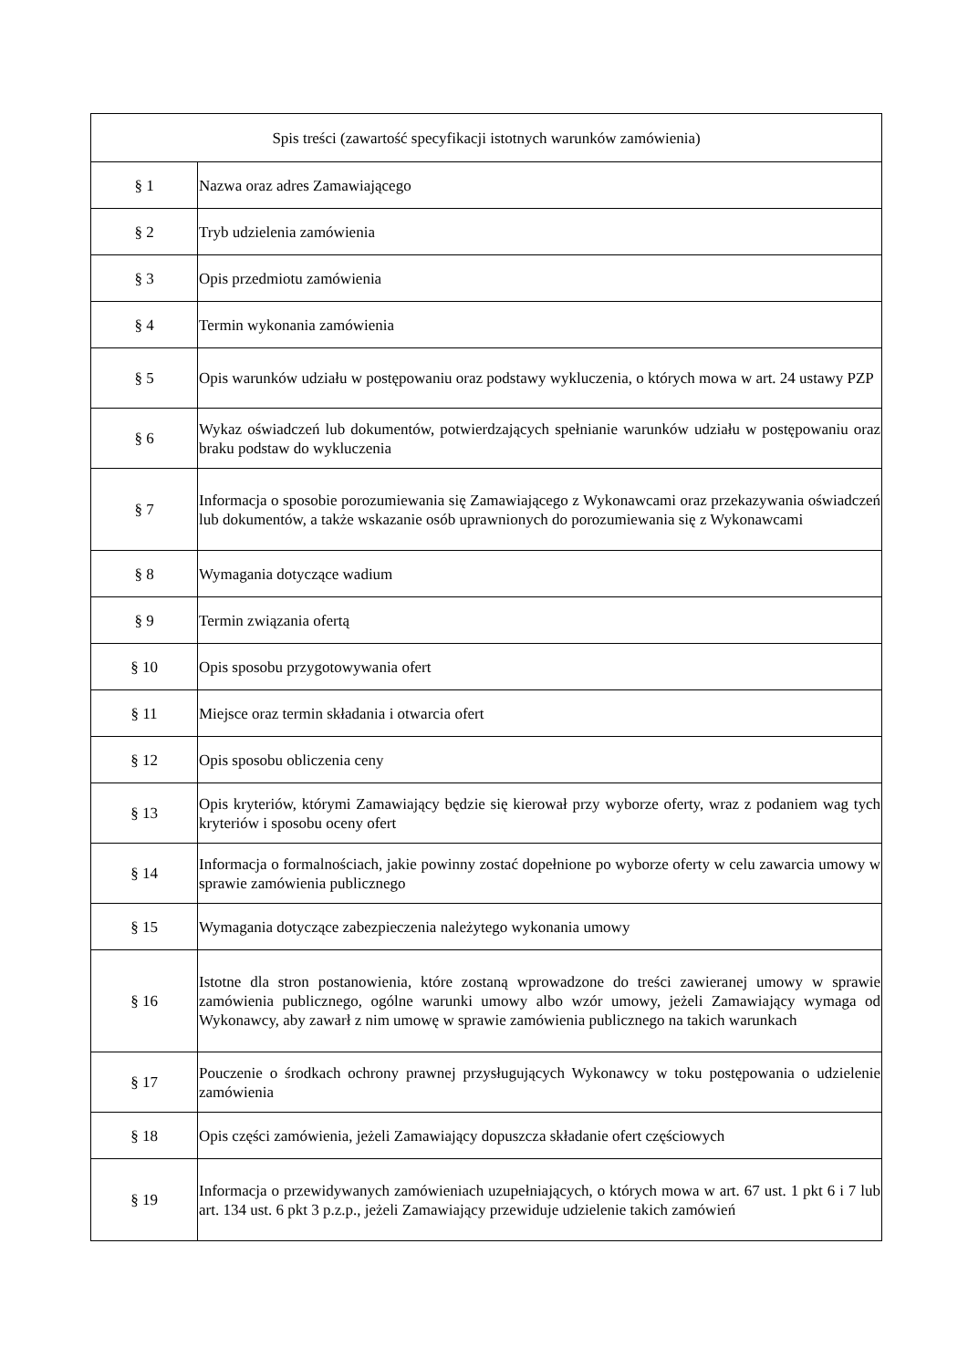| Spis treści (zawartość specyfikacji istotnych warunków zamówienia) | |
| --- | --- |
| § 1 | Nazwa oraz adres Zamawiającego |
| § 2 | Tryb udzielenia zamówienia |
| § 3 | Opis przedmiotu zamówienia |
| § 4 | Termin wykonania zamówienia |
| § 5 | Opis warunków udziału w postępowaniu oraz podstawy wykluczenia, o których mowa w art. 24 ustawy PZP |
| § 6 | Wykaz oświadczeń lub dokumentów, potwierdzających spełnianie warunków udziału w postępowaniu oraz braku podstaw do wykluczenia |
| § 7 | Informacja o sposobie porozumiewania się Zamawiającego z Wykonawcami oraz przekazywania oświadczeń lub dokumentów, a także wskazanie osób uprawnionych do porozumiewania się z Wykonawcami |
| § 8 | Wymagania dotyczące wadium |
| § 9 | Termin związania ofertą |
| § 10 | Opis sposobu przygotowywania ofert |
| § 11 | Miejsce oraz termin składania i otwarcia ofert |
| § 12 | Opis sposobu obliczenia ceny |
| § 13 | Opis kryteriów, którymi Zamawiający będzie się kierował przy wyborze oferty, wraz z podaniem wag tych kryteriów i sposobu oceny ofert |
| § 14 | Informacja o formalnościach, jakie powinny zostać dopełnione po wyborze oferty w celu zawarcia umowy w sprawie zamówienia publicznego |
| § 15 | Wymagania dotyczące zabezpieczenia należytego wykonania umowy |
| § 16 | Istotne dla stron postanowienia, które zostaną wprowadzone do treści zawieranej umowy w sprawie zamówienia publicznego, ogólne warunki umowy albo wzór umowy, jeżeli Zamawiający wymaga od Wykonawcy, aby zawarł z nim umowę w sprawie zamówienia publicznego na takich warunkach |
| § 17 | Pouczenie o środkach ochrony prawnej przysługujących Wykonawcy w toku postępowania o udzielenie zamówienia |
| § 18 | Opis części zamówienia, jeżeli Zamawiający dopuszcza składanie ofert częściowych |
| § 19 | Informacja o przewidywanych zamówieniach uzupełniających, o których mowa w art. 67 ust. 1 pkt 6 i 7 lub art. 134 ust. 6 pkt 3 p.z.p., jeżeli Zamawiający przewiduje udzielenie takich zamówień |